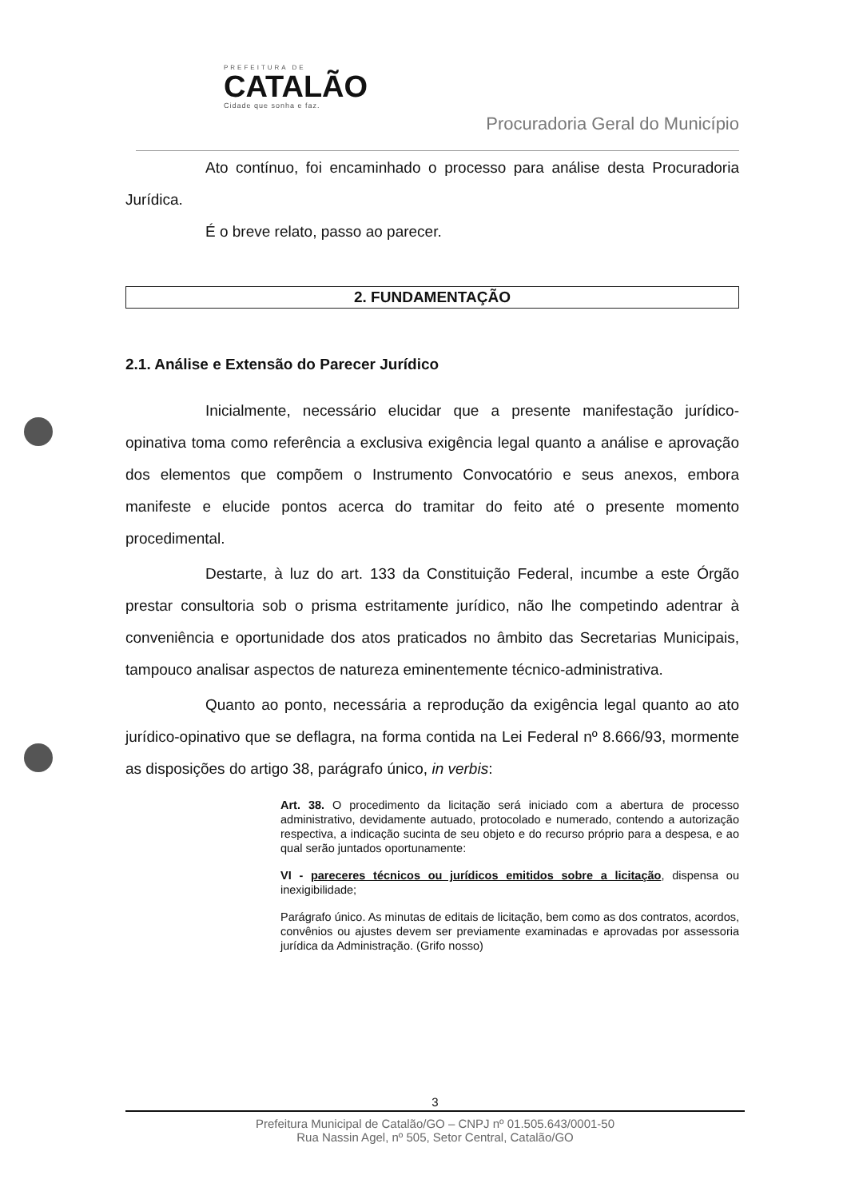PREFEITURA DE
CATALÃO
Cidade que sonha e faz.
Procuradoria Geral do Município
Ato contínuo, foi encaminhado o processo para análise desta Procuradoria Jurídica.
É o breve relato, passo ao parecer.
2. FUNDAMENTAÇÃO
2.1. Análise e Extensão do Parecer Jurídico
Inicialmente, necessário elucidar que a presente manifestação jurídico-opinativa toma como referência a exclusiva exigência legal quanto a análise e aprovação dos elementos que compõem o Instrumento Convocatório e seus anexos, embora manifeste e elucide pontos acerca do tramitar do feito até o presente momento procedimental.
Destarte, à luz do art. 133 da Constituição Federal, incumbe a este Órgão prestar consultoria sob o prisma estritamente jurídico, não lhe competindo adentrar à conveniência e oportunidade dos atos praticados no âmbito das Secretarias Municipais, tampouco analisar aspectos de natureza eminentemente técnico-administrativa.
Quanto ao ponto, necessária a reprodução da exigência legal quanto ao ato jurídico-opinativo que se deflagra, na forma contida na Lei Federal nº 8.666/93, mormente as disposições do artigo 38, parágrafo único, in verbis:
Art. 38. O procedimento da licitação será iniciado com a abertura de processo administrativo, devidamente autuado, protocolado e numerado, contendo a autorização respectiva, a indicação sucinta de seu objeto e do recurso próprio para a despesa, e ao qual serão juntados oportunamente:
VI - pareceres técnicos ou jurídicos emitidos sobre a licitação, dispensa ou inexigibilidade;
Parágrafo único. As minutas de editais de licitação, bem como as dos contratos, acordos, convênios ou ajustes devem ser previamente examinadas e aprovadas por assessoria jurídica da Administração. (Grifo nosso)
3
Prefeitura Municipal de Catalão/GO – CNPJ nº 01.505.643/0001-50
Rua Nassin Agel, nº 505, Setor Central, Catalão/GO